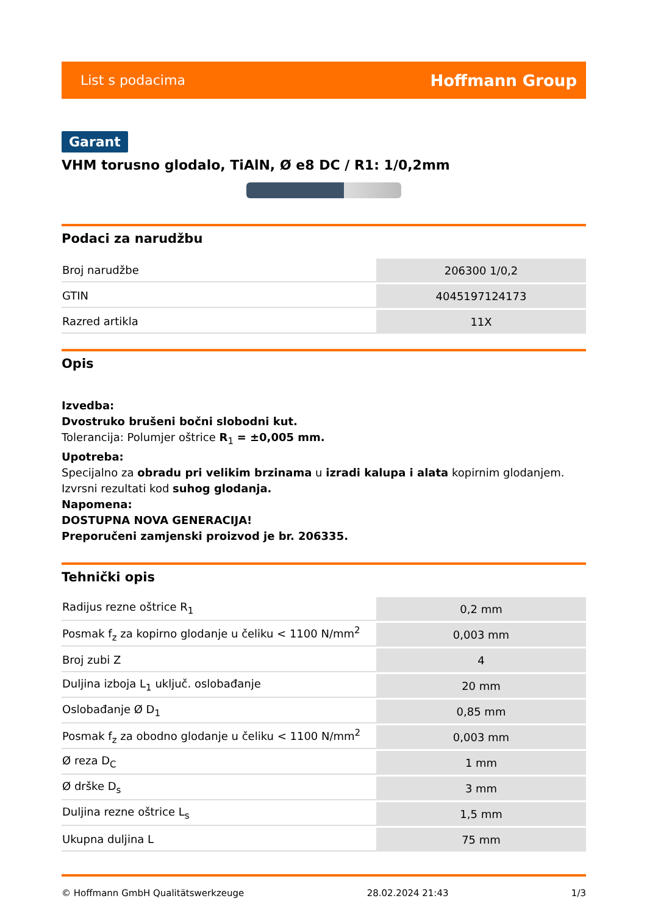List s podacima Hoffmann Group
Garant
VHM torusno glodalo, TiAlN, Ø e8 DC / R1: 1/0,2mm
Podaci za narudžbu
| Broj narudžbe | 206300 1/0,2 |
| GTIN | 4045197124173 |
| Razred artikla | 11X |
Opis
Izvedba:
Dvostruko brušeni bočni slobodni kut.
Tolerancija: Polumjer oštrice R<sub>1</sub> = ±0,005 mm.
Upotreba:
Specijalno za obradu pri velikim brzinama u izradi kalupa i alata kopirnim glodanjem. Izvrsni rezultati kod suhog glodanja.
Napomena:
DOSTUPNA NOVA GENERACIJA!
Preporučeni zamjenski proizvod je br. 206335.
Tehnički opis
| Radijus rezne oštrice R<sub>1</sub> | 0,2 mm |
| Posmak f<sub>z</sub> za kopirno glodanje u čeliku < 1100 N/mm<sup>2</sup> | 0,003 mm |
| Broj zubi Z | 4 |
| Duljina izboja L<sub>1</sub> uključ. oslobađanje | 20 mm |
| Oslobađanje Ø D<sub>1</sub> | 0,85 mm |
| Posmak f<sub>z</sub> za obodno glodanje u čeliku < 1100 N/mm<sup>2</sup> | 0,003 mm |
| Ø reza D<sub>C</sub> | 1 mm |
| Ø drške D<sub>s</sub> | 3 mm |
| Duljina rezne oštrice L<sub>s</sub> | 1,5 mm |
| Ukupna duljina L | 75 mm |
© Hoffmann GmbH Qualitätswerkzeuge 28.02.2024 21:43 1/3